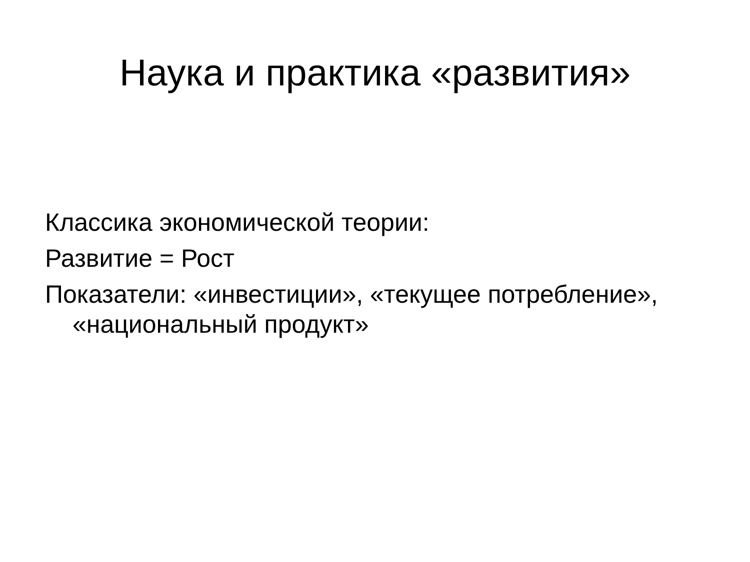Наука и практика «развития»
Классика экономической теории:
Развитие = Рост
Показатели: «инвестиции», «текущее потребление», «национальный продукт»